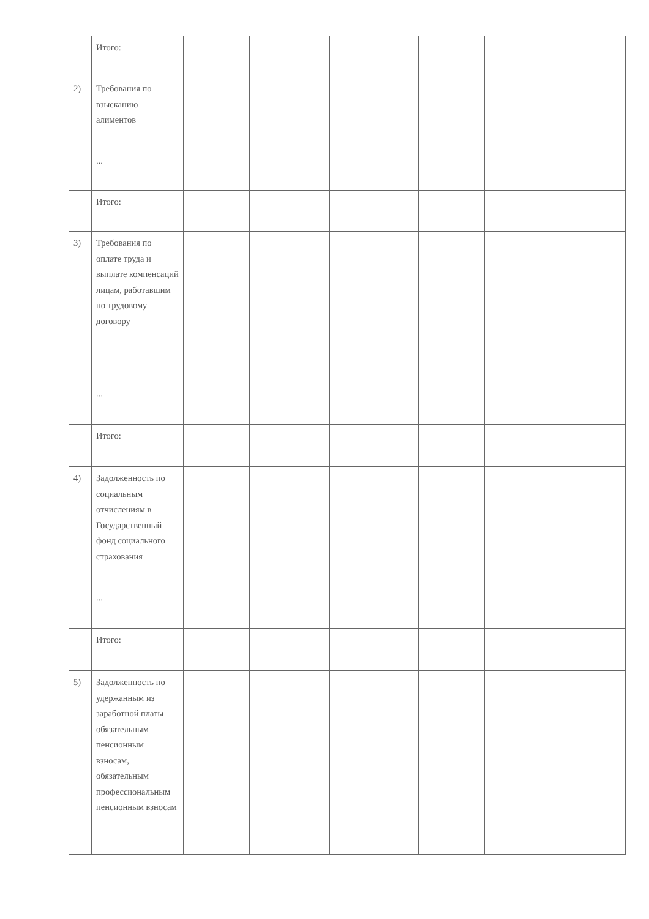| | Итого: | | | | | | |
| 2) | Требования по взысканию алиментов | | | | | | |
| | ... | | | | | | |
| | Итого: | | | | | | |
| 3) | Требования по оплате труда и выплате компенсаций лицам, работавшим по трудовому договору | | | | | | |
| | ... | | | | | | |
| | Итого: | | | | | | |
| 4) | Задолженность по социальным отчислениям в Государственный фонд социального страхования | | | | | | |
| | ... | | | | | | |
| | Итого: | | | | | | |
| 5) | Задолженность по удержанным из заработной платы обязательным пенсионным взносам, обязательным профессиональным пенсионным взносам | | | | | | |